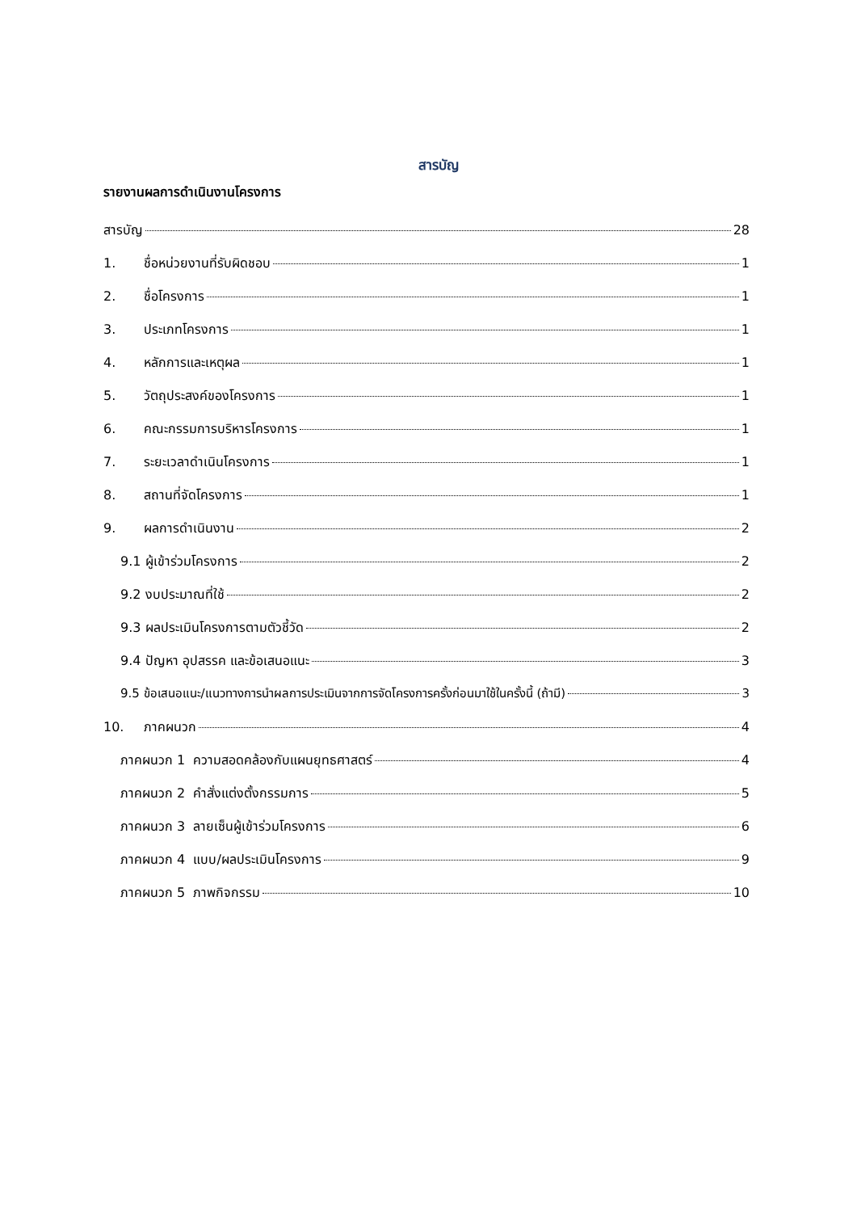สารบัญ
รายงานผลการดำเนินงานโครงการ
สารบัญ 28
1. ชื่อหน่วยงานที่รับผิดชอบ 1
2. ชื่อโครงการ 1
3. ประเภทโครงการ 1
4. หลักการและเหตุผล 1
5. วัตถุประสงค์ของโครงการ 1
6. คณะกรรมการบริหารโครงการ 1
7. ระยะเวลาดำเนินโครงการ 1
8. สถานที่จัดโครงการ 1
9. ผลการดำเนินงาน 2
9.1 ผู้เข้าร่วมโครงการ 2
9.2 งบประมาณที่ใช้ 2
9.3 ผลประเมินโครงการตามตัวชี้วัด 2
9.4 ปัญหา อุปสรรค และข้อเสนอแนะ 3
9.5 ข้อเสนอแนะ/แนวทางการนำผลการประเมินจากการจัดโครงการครั้งก่อนมาใช้ในครั้งนี้ (ถ้ามี) 3
10. ภาคผนวก 4
ภาคผนวก 1 ความสอดคล้องกับแผนยุทธศาสตร์ 4
ภาคผนวก 2 คำสั่งแต่งตั้งกรรมการ 5
ภาคผนวก 3 ลายเซ็นผู้เข้าร่วมโครงการ 6
ภาคผนวก 4 แบบ/ผลประเมินโครงการ 9
ภาคผนวก 5 ภาพกิจกรรม 10